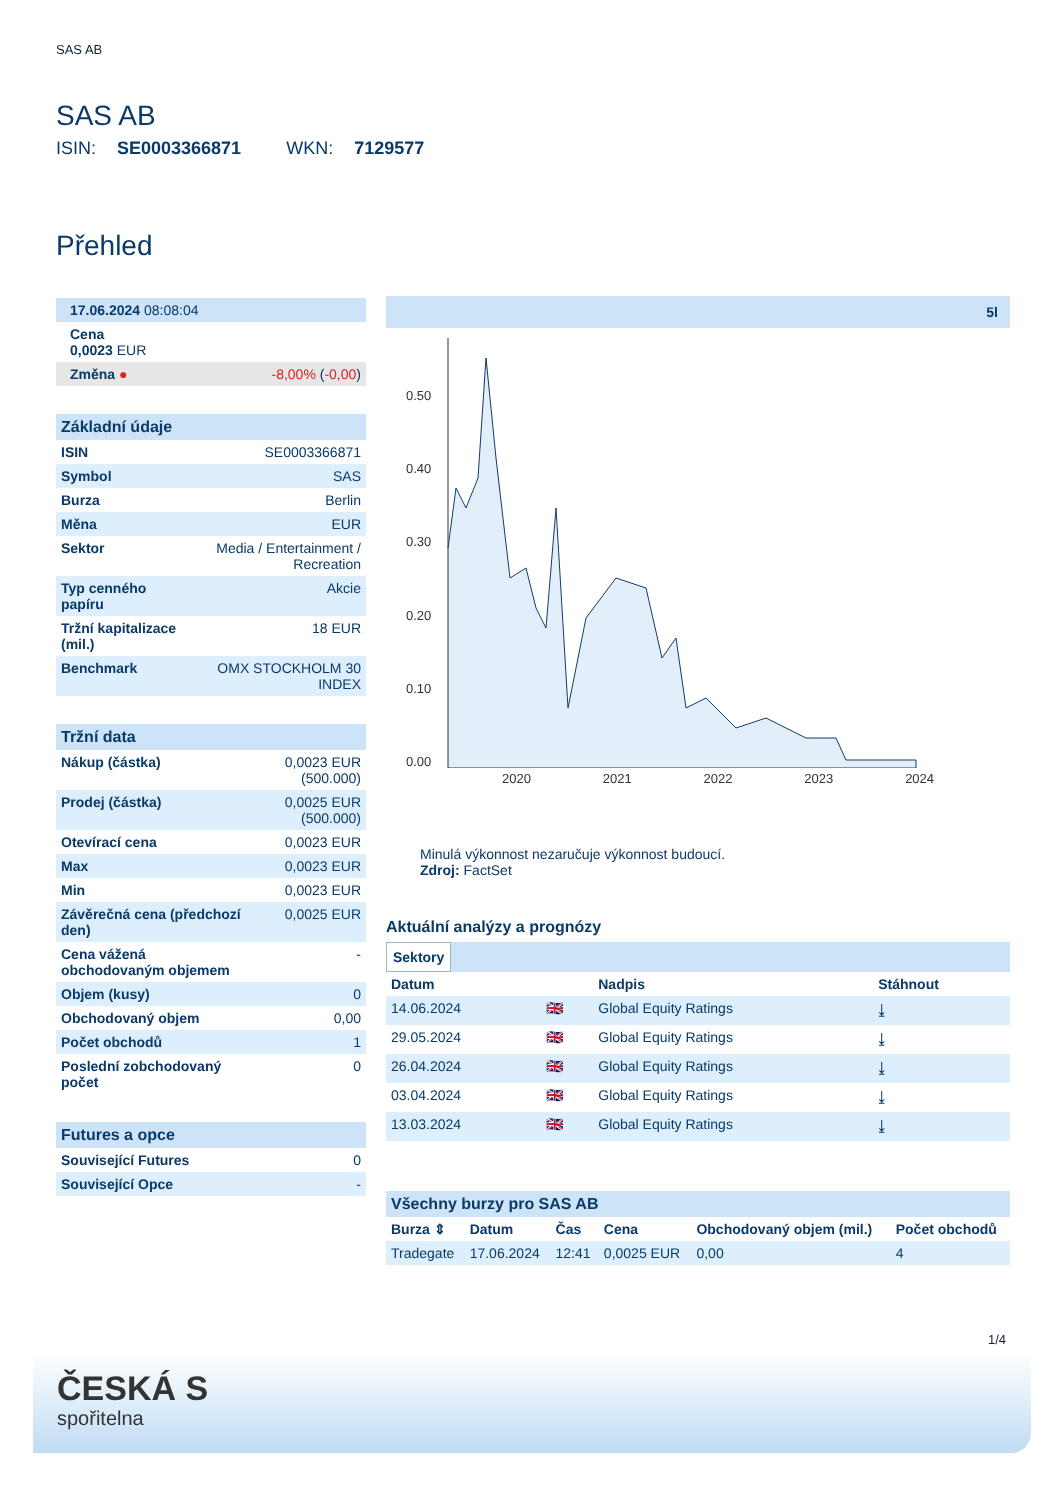SAS AB
SAS AB
ISIN: SE0003366871 WKN: 7129577
Přehled
| 17.06.2024 08:08:04 | |
| Cena 0,0023 EUR | |
| Změna ● | -8,00% ( -0,00 ) |
| Základní údaje | |
| ISIN | SE0003366871 |
| Symbol | SAS |
| Burza | Berlin |
| Měna | EUR |
| Sektor | Media / Entertainment / Recreation |
| Typ cenného papíru | Akcie |
| Tržní kapitalizace (mil.) | 18 EUR |
| Benchmark | OMX STOCKHOLM 30 INDEX |
| Tržní data | |
| Nákup (částka) | 0,0023 EUR (500.000) |
| Prodej (částka) | 0,0025 EUR (500.000) |
| Otevírací cena | 0,0023 EUR |
| Max | 0,0023 EUR |
| Min | 0,0023 EUR |
| Závěrečná cena (předchozí den) | 0,0025 EUR |
| Cena vážená obchodovaným objemem | - |
| Objem (kusy) | 0 |
| Obchodovaný objem | 0,00 |
| Počet obchodů | 1 |
| Poslední zobchodovaný počet | 0 |
| Futures a opce | |
| Související Futures | 0 |
| Související Opce | - |
5l
0.50
0.40
0.30
0.20
0.10
0.00
2020 2021 2022 2023 2024
Minulá výkonnost nezaručuje výkonnost budoucí.
Zdroj: FactSet
Aktuální analýzy a prognózy
Sektory
| Datum | | Nadpis | Stáhnout |
| --- | --- | --- | --- |
| 14.06.2024 | 🇬🇧 | Global Equity Ratings | ⤓ |
| 29.05.2024 | 🇬🇧 | Global Equity Ratings | ⤓ |
| 26.04.2024 | 🇬🇧 | Global Equity Ratings | ⤓ |
| 03.04.2024 | 🇬🇧 | Global Equity Ratings | ⤓ |
| 13.03.2024 | 🇬🇧 | Global Equity Ratings | ⤓ |
| Všechny burzy pro SAS AB | | | | | |
| Burza ⇕ | Datum | Čas | Cena | Obchodovaný objem (mil.) | Počet obchodů |
| Tradegate | 17.06.2024 | 12:41 | 0,0025 EUR | 0,00 | 4 |
1/4
ČESKÁ S
spořitelna